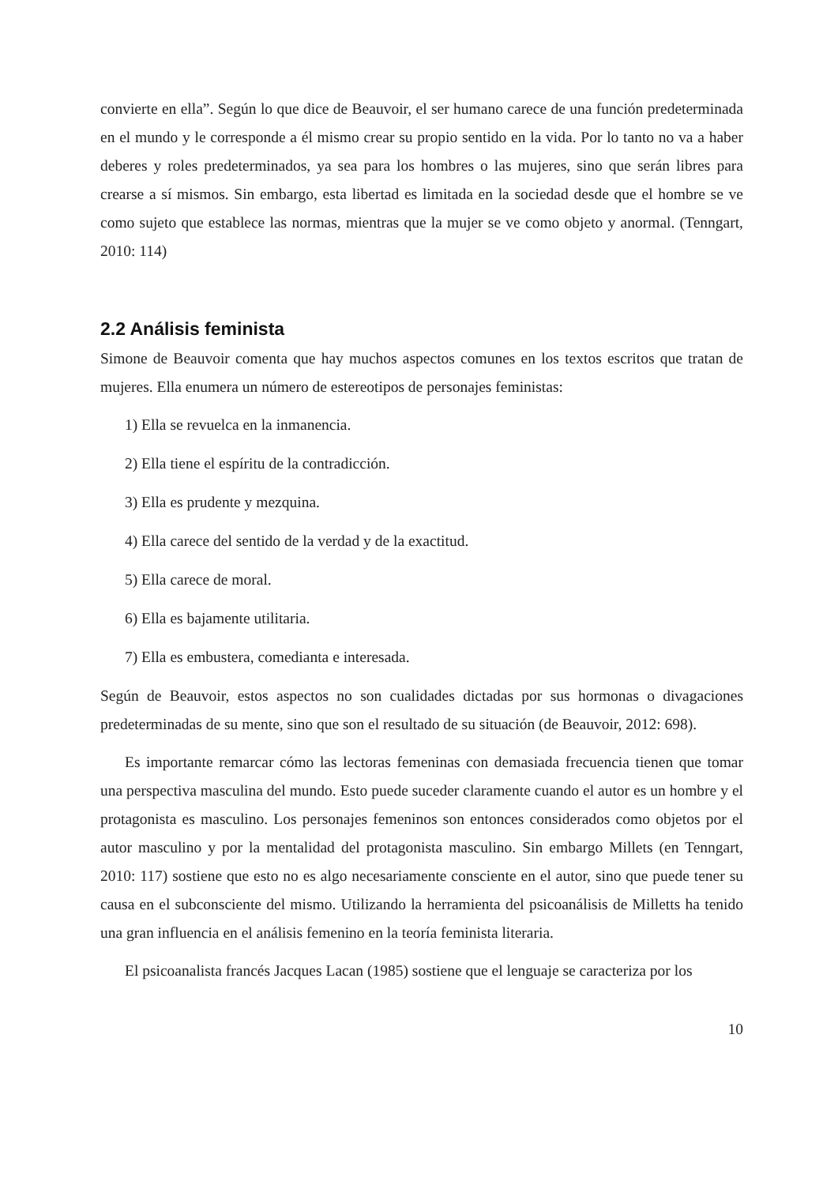convierte en ella”. Según lo que dice de Beauvoir, el ser humano carece de una función predeterminada en el mundo y le corresponde a él mismo crear su propio sentido en la vida. Por lo tanto no va a haber deberes y roles predeterminados, ya sea para los hombres o las mujeres, sino que serán libres para crearse a sí mismos. Sin embargo, esta libertad es limitada en la sociedad desde que el hombre se ve como sujeto que establece las normas, mientras que la mujer se ve como objeto y anormal. (Tenngart, 2010: 114)
2.2 Análisis feminista
Simone de Beauvoir comenta que hay muchos aspectos comunes en los textos escritos que tratan de mujeres. Ella enumera un número de estereotipos de personajes feministas:
1) Ella se revuelca en la inmanencia.
2) Ella tiene el espíritu de la contradicción.
3) Ella es prudente y mezquina.
4) Ella carece del sentido de la verdad y de la exactitud.
5) Ella carece de moral.
6) Ella es bajamente utilitaria.
7) Ella es embustera, comedianta e interesada.
Según de Beauvoir, estos aspectos no son cualidades dictadas por sus hormonas o divagaciones predeterminadas de su mente, sino que son el resultado de su situación (de Beauvoir, 2012: 698).
Es importante remarcar cómo las lectoras femeninas con demasiada frecuencia tienen que tomar una perspectiva masculina del mundo. Esto puede suceder claramente cuando el autor es un hombre y el protagonista es masculino. Los personajes femeninos son entonces considerados como objetos por el autor masculino y por la mentalidad del protagonista masculino. Sin embargo Millets (en Tenngart, 2010: 117) sostiene que esto no es algo necesariamente consciente en el autor, sino que puede tener su causa en el subconsciente del mismo. Utilizando la herramienta del psicoanálisis de Milletts ha tenido una gran influencia en el análisis femenino en la teoría feminista literaria.
El psicoanalista francés Jacques Lacan (1985) sostiene que el lenguaje se caracteriza por los
10